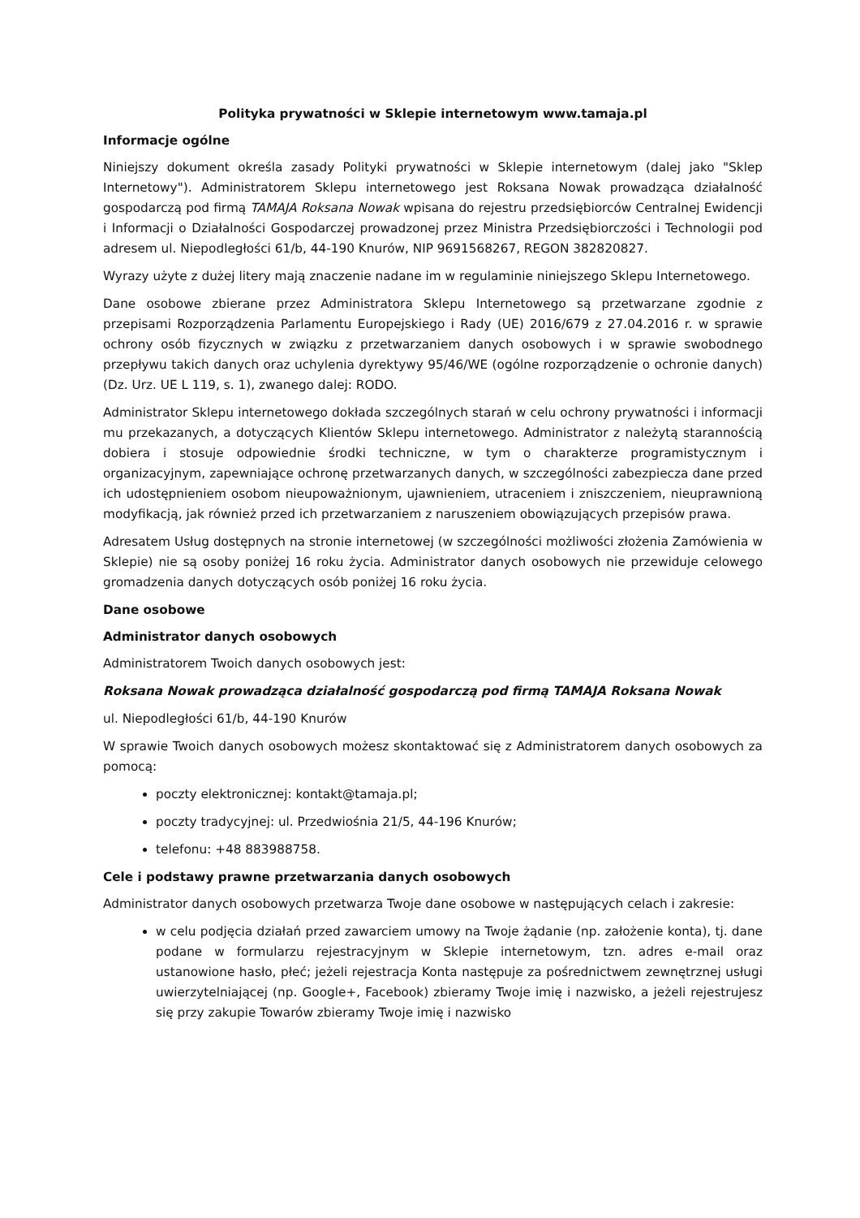Polityka prywatności w Sklepie internetowym www.tamaja.pl
Informacje ogólne
Niniejszy dokument określa zasady Polityki prywatności w Sklepie internetowym (dalej jako "Sklep Internetowy"). Administratorem Sklepu internetowego jest Roksana Nowak prowadząca działalność gospodarczą pod firmą TAMAJA Roksana Nowak wpisana do rejestru przedsiębiorców Centralnej Ewidencji i Informacji o Działalności Gospodarczej prowadzonej przez Ministra Przedsiębiorczości i Technologii pod adresem ul. Niepodległości 61/b, 44-190 Knurów, NIP 9691568267, REGON 382820827.
Wyrazy użyte z dużej litery mają znaczenie nadane im w regulaminie niniejszego Sklepu Internetowego.
Dane osobowe zbierane przez Administratora Sklepu Internetowego są przetwarzane zgodnie z przepisami Rozporządzenia Parlamentu Europejskiego i Rady (UE) 2016/679 z 27.04.2016 r. w sprawie ochrony osób fizycznych w związku z przetwarzaniem danych osobowych i w sprawie swobodnego przepływu takich danych oraz uchylenia dyrektywy 95/46/WE (ogólne rozporządzenie o ochronie danych) (Dz. Urz. UE L 119, s. 1), zwanego dalej: RODO.
Administrator Sklepu internetowego dokłada szczególnych starań w celu ochrony prywatności i informacji mu przekazanych, a dotyczących Klientów Sklepu internetowego. Administrator z należytą starannością dobiera i stosuje odpowiednie środki techniczne, w tym o charakterze programistycznym i organizacyjnym, zapewniające ochronę przetwarzanych danych, w szczególności zabezpiecza dane przed ich udostępnieniem osobom nieupoważnionym, ujawnieniem, utraceniem i zniszczeniem, nieuprawnioną modyfikacją, jak również przed ich przetwarzaniem z naruszeniem obowiązujących przepisów prawa.
Adresatem Usług dostępnych na stronie internetowej (w szczególności możliwości złożenia Zamówienia w Sklepie) nie są osoby poniżej 16 roku życia. Administrator danych osobowych nie przewiduje celowego gromadzenia danych dotyczących osób poniżej 16 roku życia.
Dane osobowe
Administrator danych osobowych
Administratorem Twoich danych osobowych jest:
Roksana Nowak prowadząca działalność gospodarczą pod firmą TAMAJA Roksana Nowak
ul. Niepodległości 61/b, 44-190 Knurów
W sprawie Twoich danych osobowych możesz skontaktować się z Administratorem danych osobowych za pomocą:
poczty elektronicznej: kontakt@tamaja.pl;
poczty tradycyjnej: ul. Przedwiośnia 21/5, 44-196 Knurów;
telefonu: +48 883988758.
Cele i podstawy prawne przetwarzania danych osobowych
Administrator danych osobowych przetwarza Twoje dane osobowe w następujących celach i zakresie:
w celu podjęcia działań przed zawarciem umowy na Twoje żądanie (np. założenie konta), tj. dane podane w formularzu rejestracyjnym w Sklepie internetowym, tzn. adres e-mail oraz ustanowione hasło, płeć; jeżeli rejestracja Konta następuje za pośrednictwem zewnętrznej usługi uwierzytelniającej (np. Google+, Facebook) zbieramy Twoje imię i nazwisko, a jeżeli rejestrujesz się przy zakupie Towarów zbieramy Twoje imię i nazwisko